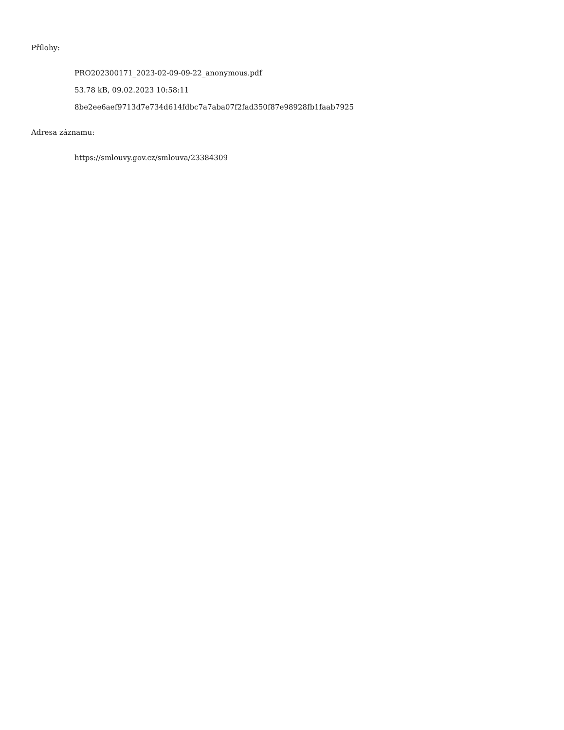Přílohy:
PRO202300171_2023-02-09-09-22_anonymous.pdf
53.78 kB, 09.02.2023 10:58:11
8be2ee6aef9713d7e734d614fdbc7a7aba07f2fad350f87e98928fb1faab7925
Adresa záznamu:
https://smlouvy.gov.cz/smlouva/23384309